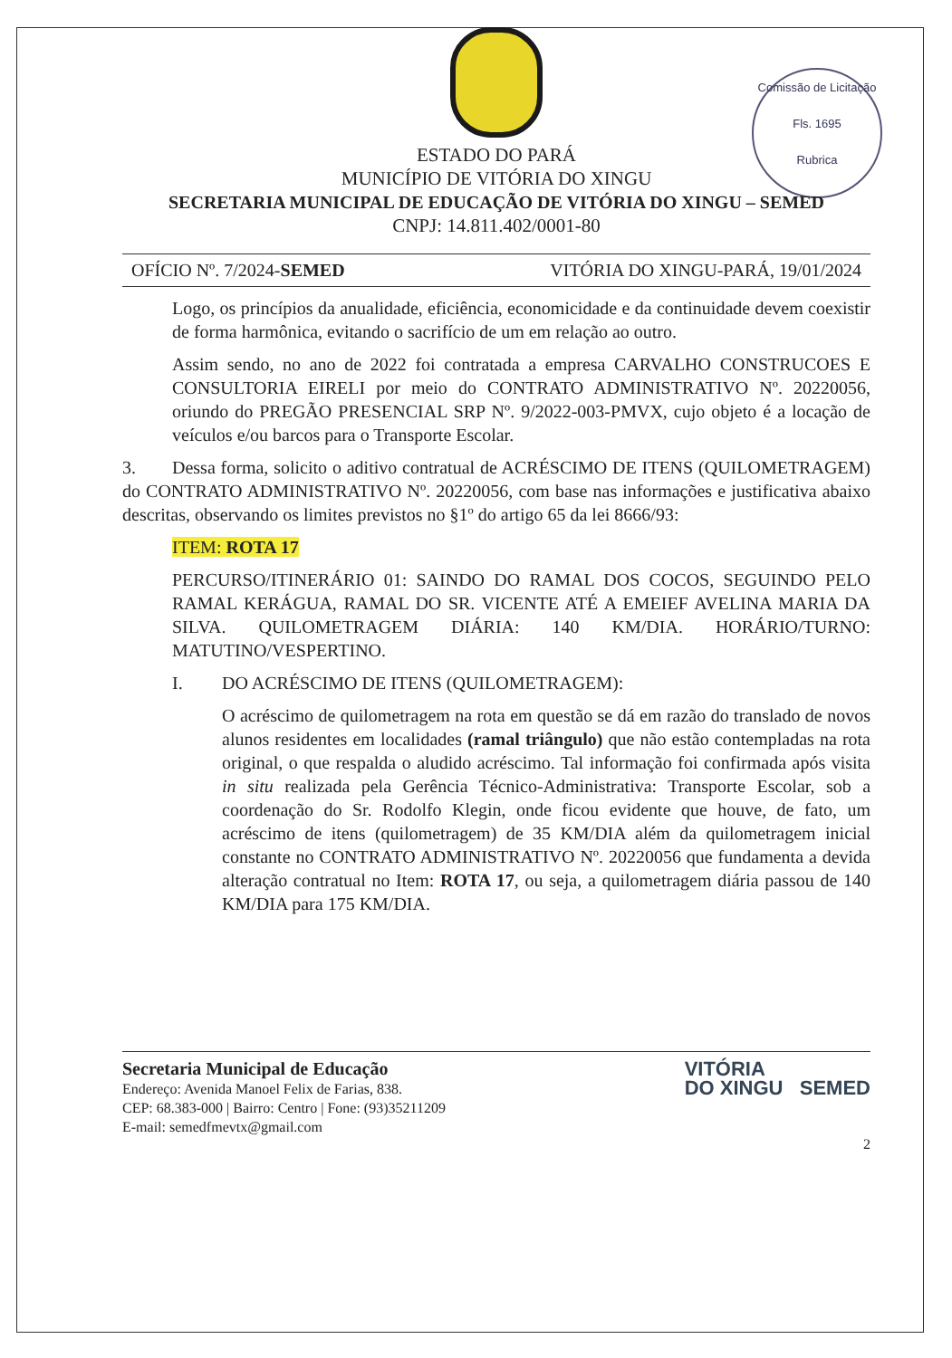Comissão de Licitação
Fls. 1695
Rubrica
ESTADO DO PARÁ
MUNICÍPIO DE VITÓRIA DO XINGU
SECRETARIA MUNICIPAL DE EDUCAÇÃO DE VITÓRIA DO XINGU – SEMED
CNPJ: 14.811.402/0001-80
OFÍCIO Nº. 7/2024-SEMED VITÓRIA DO XINGU-PARÁ, 19/01/2024
Logo, os princípios da anualidade, eficiência, economicidade e da continuidade devem coexistir de forma harmônica, evitando o sacrifício de um em relação ao outro.
Assim sendo, no ano de 2022 foi contratada a empresa CARVALHO CONSTRUCOES E CONSULTORIA EIRELI por meio do CONTRATO ADMINISTRATIVO Nº. 20220056, oriundo do PREGÃO PRESENCIAL SRP Nº. 9/2022-003-PMVX, cujo objeto é a locação de veículos e/ou barcos para o Transporte Escolar.
3. Dessa forma, solicito o aditivo contratual de ACRÉSCIMO DE ITENS (QUILOMETRAGEM) do CONTRATO ADMINISTRATIVO Nº. 20220056, com base nas informações e justificativa abaixo descritas, observando os limites previstos no §1º do artigo 65 da lei 8666/93:
ITEM: ROTA 17
PERCURSO/ITINERÁRIO 01: SAINDO DO RAMAL DOS COCOS, SEGUINDO PELO RAMAL KERÁGUA, RAMAL DO SR. VICENTE ATÉ A EMEIEF AVELINA MARIA DA SILVA. QUILOMETRAGEM DIÁRIA: 140 KM/DIA. HORÁRIO/TURNO: MATUTINO/VESPERTINO.
I. DO ACRÉSCIMO DE ITENS (QUILOMETRAGEM):
O acréscimo de quilometragem na rota em questão se dá em razão do translado de novos alunos residentes em localidades (ramal triângulo) que não estão contempladas na rota original, o que respalda o aludido acréscimo. Tal informação foi confirmada após visita in situ realizada pela Gerência Técnico-Administrativa: Transporte Escolar, sob a coordenação do Sr. Rodolfo Klegin, onde ficou evidente que houve, de fato, um acréscimo de itens (quilometragem) de 35 KM/DIA além da quilometragem inicial constante no CONTRATO ADMINISTRATIVO Nº. 20220056 que fundamenta a devida alteração contratual no Item: ROTA 17, ou seja, a quilometragem diária passou de 140 KM/DIA para 175 KM/DIA.
Secretaria Municipal de Educação
Endereço: Avenida Manoel Felix de Farias, 838.
CEP: 68.383-000 | Bairro: Centro | Fone: (93)35211209
E-mail: semedfmevtx@gmail.com
VITÓRIA
DO XINGU SEMED
2